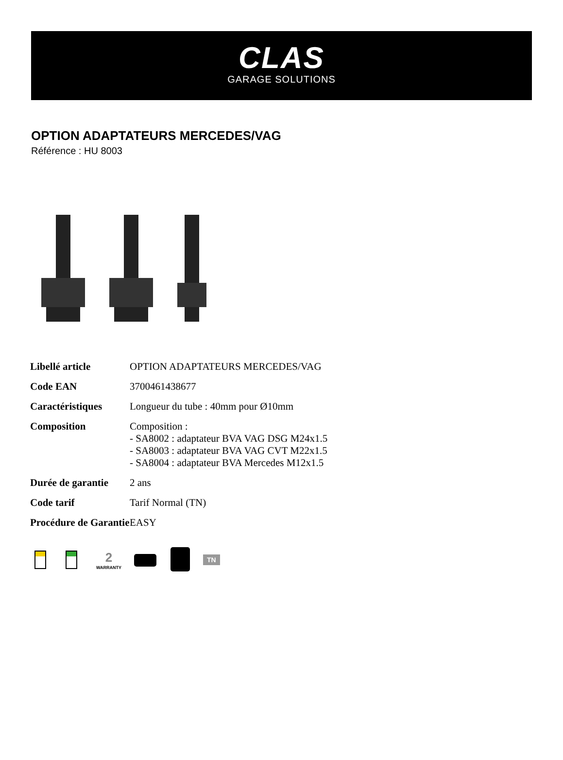CLAS
GARAGE SOLUTIONS
OPTION ADAPTATEURS MERCEDES/VAG
Référence : HU 8003
| Libellé article | OPTION ADAPTATEURS MERCEDES/VAG |
| Code EAN | 3700461438677 |
| Caractéristiques | Longueur du tube : 40mm pour Ø10mm |
| Composition | Composition : - SA8002 : adaptateur BVA VAG DSG M24x1.5 - SA8003 : adaptateur BVA VAG CVT M22x1.5 - SA8004 : adaptateur BVA Mercedes M12x1.5 |
| Durée de garantie | 2 ans |
| Code tarif | Tarif Normal (TN) |
| Procédure de Garantie | EASY |
2
WARRANTY
TN